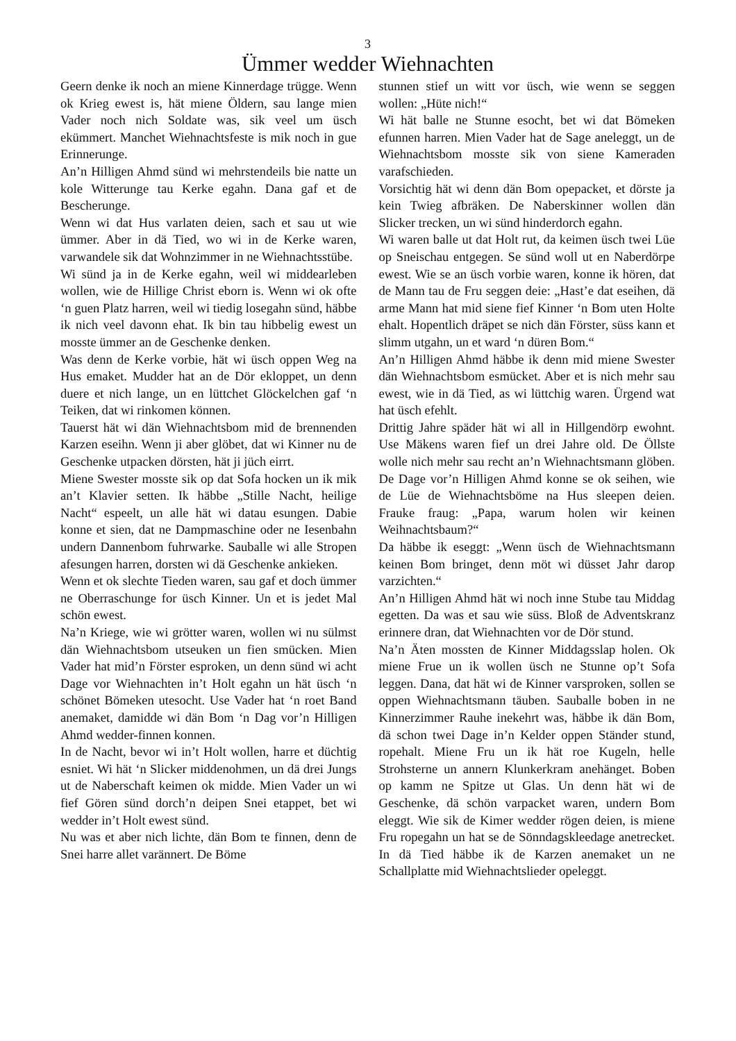3
Ümmer wedder Wiehnachten
Geern denke ik noch an miene Kinnerdage trügge. Wenn ok Krieg ewest is, hät miene Öldern, sau lange mien Vader noch nich Soldate was, sik veel um üsch ekümmert. Manchet Wiehnachtsfeste is mik noch in gue Erinnerunge.
An’n Hilligen Ahmd sünd wi mehrstendeils bie natte un kole Witterunge tau Kerke egahn. Dana gaf et de Bescherunge.
Wenn wi dat Hus varlaten deien, sach et sau ut wie ümmer. Aber in dä Tied, wo wi in de Kerke waren, varwandele sik dat Wohnzimmer in ne Wiehnachtsstübe.
Wi sünd ja in de Kerke egahn, weil wi middearleben wollen, wie de Hillige Christ eborn is. Wenn wi ok ofte ‘n guen Platz harren, weil wi tiedig losegahn sünd, häbbe ik nich veel davonn ehat. Ik bin tau hibbelig ewest un mosste ümmer an de Geschenke denken.
Was denn de Kerke vorbie, hät wi üsch oppen Weg na Hus emaket. Mudder hat an de Dör ekloppet, un denn duere et nich lange, un en lüttchet Glöckelchen gaf ‘n Teiken, dat wi rinkomen können.
Tauerst hät wi dän Wiehnachtsbom mid de brennenden Karzen eseihn. Wenn ji aber glöbet, dat wi Kinner nu de Geschenke utpacken dörsten, hät ji jüch eirrt.
Miene Swester mosste sik op dat Sofa hocken un ik mik an’t Klavier setten. Ik häbbe „Stille Nacht, heilige Nacht“ espeelt, un alle hät wi datau esungen. Dabie konne et sien, dat ne Dampmaschine oder ne Iesenbahn undern Dannenbom fuhrwarke. Sauballe wi alle Stropen afesungen harren, dorsten wi dä Geschenke ankieken.
Wenn et ok slechte Tieden waren, sau gaf et doch ümmer ne Oberraschunge for üsch Kinner. Un et is jedet Mal schön ewest.
Na’n Kriege, wie wi grötter waren, wollen wi nu sülmst dän Wiehnachtsbom utseuken un fien smücken. Mien Vader hat mid’n Förster esproken, un denn sünd wi acht Dage vor Wiehnachten in’t Holt egahn un hät üsch ‘n schönet Bömeken utesocht. Use Vader hat ‘n roet Band anemaket, damidde wi dän Bom ‘n Dag vor’n Hilligen Ahmd wedder-finnen konnen.
In de Nacht, bevor wi in’t Holt wollen, harre et düchtig esniet. Wi hät ‘n Slicker middenohmen, un dä drei Jungs ut de Naberschaft keimen ok midde. Mien Vader un wi fief Gören sünd dorch’n deipen Snei etappet, bet wi wedder in’t Holt ewest sünd.
Nu was et aber nich lichte, dän Bom te finnen, denn de Snei harre allet varännert. De Böme
stunnen stief un witt vor üsch, wie wenn se seggen wollen: „Hüte nich!“
Wi hät balle ne Stunne esocht, bet wi dat Bömeken efunnen harren. Mien Vader hat de Sage aneleggt, un de Wiehnachtsbom mosste sik von siene Kameraden varafschieden.
Vorsichtig hät wi denn dän Bom opepacket, et dörste ja kein Twieg afbräken. De Naberskinner wollen dän Slicker trecken, un wi sünd hinderdorch egahn.
Wi waren balle ut dat Holt rut, da keimen üsch twei Lüe op Sneischau entgegen. Se sünd woll ut en Naberdörpe ewest. Wie se an üsch vorbie waren, konne ik hören, dat de Mann tau de Fru seggen deie: „Hast’e dat eseihen, dä arme Mann hat mid siene fief Kinner ‘n Bom uten Holte ehalt. Hopentlich dräpet se nich dän Förster, süss kann et slimm utgahn, un et ward ‘n düren Bom.“
An’n Hilligen Ahmd häbbe ik denn mid miene Swester dän Wiehnachtsbom esmücket. Aber et is nich mehr sau ewest, wie in dä Tied, as wi lüttchig waren. Ürgend wat hat üsch efehlt.
Drittig Jahre späder hät wi all in Hillgendörp ewohnt. Use Mäkens waren fief un drei Jahre old. De Öllste wolle nich mehr sau recht an’n Wiehnachtsmann glöben. De Dage vor’n Hilligen Ahmd konne se ok seihen, wie de Lüe de Wiehnachtsböme na Hus sleepen deien. Frauke fraug: „Papa, warum holen wir keinen Weihnachtsbaum?“
Da häbbe ik eseggt: „Wenn üsch de Wiehnachtsmann keinen Bom bringet, denn möt wi düsset Jahr darop varzichten.“
An’n Hilligen Ahmd hät wi noch inne Stube tau Middag egetten. Da was et sau wie süss. Bloß de Adventskranz erinnere dran, dat Wiehnachten vor de Dör stund.
Na’n Äten mossten de Kinner Middagsslap holen. Ok miene Frue un ik wollen üsch ne Stunne op’t Sofa leggen. Dana, dat hät wi de Kinner varsproken, sollen se oppen Wiehnachtsmann täuben. Sauballe boben in ne Kinnerzimmer Rauhe inekehrt was, häbbe ik dän Bom, dä schon twei Dage in’n Kelder oppen Ständer stund, ropehalt. Miene Fru un ik hät roe Kugeln, helle Strohsterne un annern Klunkerkram anehänget. Boben op kamm ne Spitze ut Glas. Un denn hät wi de Geschenke, dä schön varpacket waren, undern Bom eleggt. Wie sik de Kimer wedder rögen deien, is miene Fru ropegahn un hat se de Sönndagskleedage anetrecket. In dä Tied häbbe ik de Karzen anemaket un ne Schallplatte mid Wiehnachtslieder opeleggt.